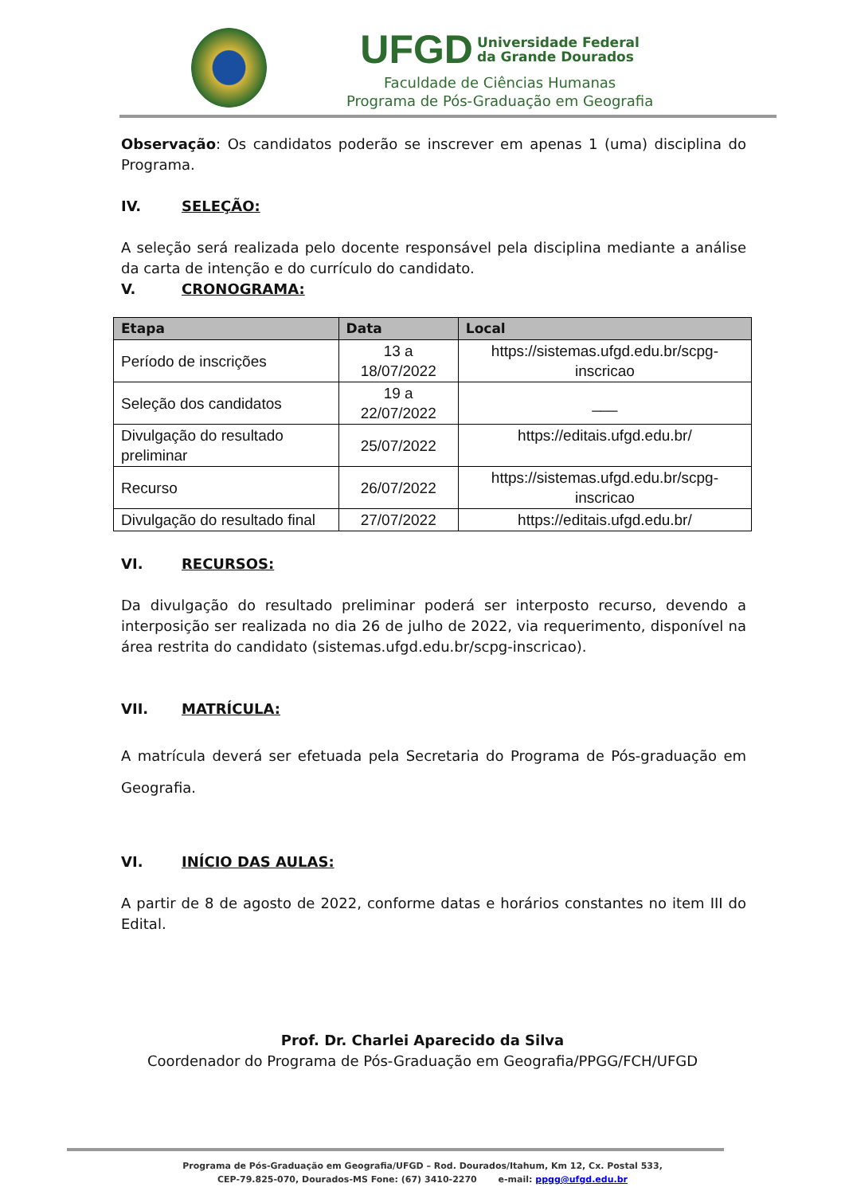UFGD Universidade Federal
da Grande Dourados
Faculdade de Ciências Humanas
Programa de Pós-Graduação em Geografia
Observação: Os candidatos poderão se inscrever em apenas 1 (uma) disciplina do Programa.
IV. SELEÇÃO:
A seleção será realizada pelo docente responsável pela disciplina mediante a análise da carta de intenção e do currículo do candidato.
V. CRONOGRAMA:
| Etapa | Data | Local |
| --- | --- | --- |
| Período de inscrições | 13 a 18/07/2022 | https://sistemas.ufgd.edu.br/scpg-inscricao |
| Seleção dos candidatos | 19 a 22/07/2022 | ___ |
| Divulgação do resultado preliminar | 25/07/2022 | https://editais.ufgd.edu.br/ |
| Recurso | 26/07/2022 | https://sistemas.ufgd.edu.br/scpg-inscricao |
| Divulgação do resultado final | 27/07/2022 | https://editais.ufgd.edu.br/ |
VI. RECURSOS:
Da divulgação do resultado preliminar poderá ser interposto recurso, devendo a interposição ser realizada no dia 26 de julho de 2022, via requerimento, disponível na área restrita do candidato (sistemas.ufgd.edu.br/scpg-inscricao).
VII. MATRÍCULA:
A matrícula deverá ser efetuada pela Secretaria do Programa de Pós-graduação em Geografia.
VI. INÍCIO DAS AULAS:
A partir de 8 de agosto de 2022, conforme datas e horários constantes no item III do Edital.
Prof. Dr. Charlei Aparecido da Silva
Coordenador do Programa de Pós-Graduação em Geografia/PPGG/FCH/UFGD
Programa de Pós-Graduação em Geografia/UFGD – Rod. Dourados/Itahum, Km 12, Cx. Postal 533,
CEP-79.825-070, Dourados-MS Fone: (67) 3410-2270 e-mail: ppgg@ufgd.edu.br